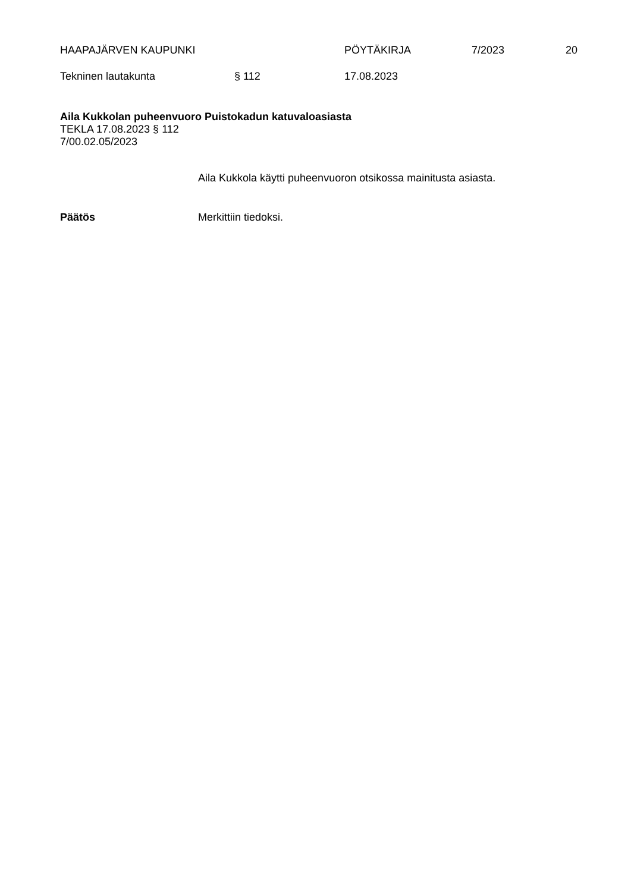HAAPAJÄRVEN KAUPUNKI PÖYTÄKIRJA 7/2023 20
Tekninen lautakunta § 112 17.08.2023
Aila Kukkolan puheenvuoro Puistokadun katuvaloasiasta
TEKLA 17.08.2023 § 112
7/00.02.05/2023
Aila Kukkola käytti puheenvuoron otsikossa mainitusta asiasta.
Päätös Merkittiin tiedoksi.